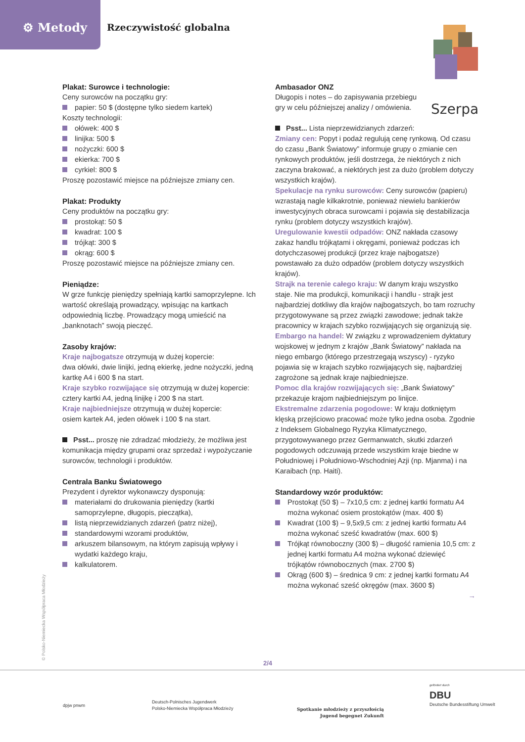⚙ Metody Rzeczywistość globalna
Szerpa
Plakat: Surowce i technologie:
Ceny surowców na początku gry:
papier: 50 $ (dostępne tylko siedem kartek)
Koszty technologii:
ołówek: 400 $
linijka: 500 $
nożyczki: 600 $
ekierka: 700 $
cyrkiel: 800 $
Proszę pozostawić miejsce na późniejsze zmiany cen.
Plakat: Produkty
Ceny produktów na początku gry:
prostokąt: 50 $
kwadrat: 100 $
trójkąt: 300 $
okrąg: 600 $
Proszę pozostawić miejsce na późniejsze zmiany cen.
Pieniądze:
W grze funkcję pieniędzy spełniają kartki samoprzylepne. Ich wartość określają prowadzący, wpisując na kartkach odpowiednią liczbę. Prowadzący mogą umieścić na „banknotach” swoją pieczęć.
Zasoby krajów:
Kraje najbogatsze otrzymują w dużej kopercie:
dwa ołówki, dwie linijki, jedną ekierkę, jedne nożyczki, jedną kartkę A4 i 600 $ na start.
Kraje szybko rozwijające się otrzymują w dużej kopercie:
cztery kartki A4, jedną linijkę i 200 $ na start.
Kraje najbiedniejsze otrzymują w dużej kopercie:
osiem kartek A4, jeden ołówek i 100 $ na start.
Psst... proszę nie zdradzać młodzieży, że możliwa jest komunikacja między grupami oraz sprzedaż i wypożyczanie surowców, technologii i produktów.
Centrala Banku Światowego
Prezydent i dyrektor wykonawczy dysponują:
materiałami do drukowania pieniędzy (kartki samoprzylepne, długopis, pieczątka),
listą nieprzewidzianych zdarzeń (patrz niżej),
standardowymi wzorami produktów,
arkuszem bilansowym, na którym zapisują wpływy i wydatki każdego kraju,
kalkulatorem.
Ambasador ONZ
Długopis i notes – do zapisywania przebiegu gry w celu późniejszej analizy / omówienia.
Psst... Lista nieprzewidzianych zdarzeń:
Zmiany cen: Popyt i podaż regulują cenę rynkową. Od czasu do czasu „Bank Światowy” informuje grupy o zmianie cen rynkowych produktów, jeśli dostrzega, że niektórych z nich zaczyna brakować, a niektórych jest za dużo (problem dotyczy wszystkich krajów).
Spekulacje na rynku surowców: Ceny surowców (papieru) wzrastają nagle kilkakrotnie, ponieważ niewielu bankierów inwestycyjnych obraca surowcami i pojawia się destabilizacja rynku (problem dotyczy wszystkich krajów).
Uregulowanie kwestii odpadów: ONZ nakłada czasowy zakaz handlu trójkątami i okręgami, ponieważ podczas ich dotychczasowej produkcji (przez kraje najbogatsze) powstawało za dużo odpadów (problem dotyczy wszystkich krajów).
Strajk na terenie całego kraju: W danym kraju wszystko staje. Nie ma produkcji, komunikacji i handlu - strajk jest najbardziej dotkliwy dla krajów najbogatszych, bo tam rozruchy przygotowywane są przez związki zawodowe; jednak także pracownicy w krajach szybko rozwijających się organizują się.
Embargo na handel: W związku z wprowadzeniem dyktatury wojskowej w jednym z krajów „Bank Światowy” nakłada na niego embargo (którego przestrzegają wszyscy) - ryzyko pojawia się w krajach szybko rozwijających się, najbardziej zagrożone są jednak kraje najbiedniejsze.
Pomoc dla krajów rozwijających się: „Bank Światowy” przekazuje krajom najbiedniejszym po linijce.
Ekstremalne zdarzenia pogodowe: W kraju dotkniętym klęską przejściowo pracować może tylko jedna osoba. Zgodnie z Indeksem Globalnego Ryzyka Klimatycznego, przygotowywanego przez Germanwatch, skutki zdarzeń pogodowych odczuwają przede wszystkim kraje biedne w Południowej i Południowo-Wschodniej Azji (np. Mjanma) i na Karaibach (np. Haiti).
Standardowy wzór produktów:
Prostokąt (50 $) – 7x10,5 cm: z jednej kartki formatu A4 można wykonać osiem prostokątów (max. 400 $)
Kwadrat (100 $) – 9,5x9,5 cm: z jednej kartki formatu A4 można wykonać sześć kwadratów (max. 600 $)
Trójkąt równoboczny (300 $) – długość ramienia 10,5 cm: z jednej kartki formatu A4 można wykonać dziewięć trójkątów równobocznych (max. 2700 $)
Okrąg (600 $) – średnica 9 cm: z jednej kartki formatu A4 można wykonać sześć okręgów (max. 3600 $)
→
© Polsko-Niemiecka Współpraca Młodzieży 2/4
dpjw pnwm
Deutsch-Polnisches Jugendwerk
Polsko-Niemiecka Współpraca Młodzieży
Spotkanie młodzieży z przyszłością
Jugend begegnet Zukunft
gefördert durch
DBU
Deutsche Bundesstiftung Umwelt